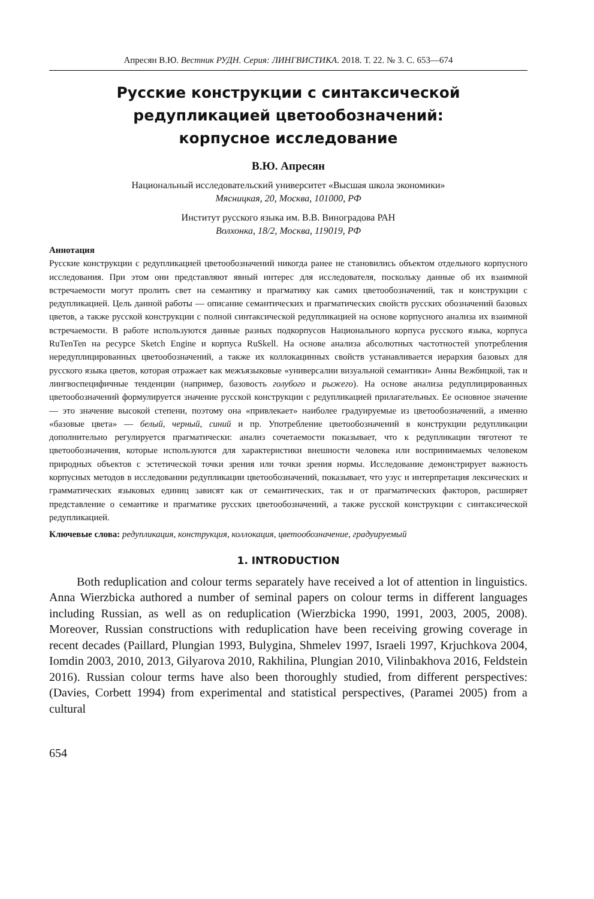Апресян В.Ю. Вестник РУДН. Серия: ЛИНГВИСТИКА. 2018. Т. 22. № 3. С. 653—674
Русские конструкции с синтаксической
редупликацией цветообозначений:
корпусное исследование
В.Ю. Апресян
Национальный исследовательский университет «Высшая школа экономики»
Мясницкая, 20, Москва, 101000, РФ
Институт русского языка им. В.В. Виноградова РАН
Волхонка, 18/2, Москва, 119019, РФ
Аннотация
Русские конструкции с редупликацией цветообозначений никогда ранее не становились объектом отдельного корпусного исследования. При этом они представляют явный интерес для исследователя, поскольку данные об их взаимной встречаемости могут пролить свет на семантику и прагматику как самих цветообозначений, так и конструкции с редупликацией. Цель данной работы — описание семантических и прагматических свойств русских обозначений базовых цветов, а также русской конструкции с полной синтаксической редупликацией на основе корпусного анализа их взаимной встречаемости. В работе используются данные разных подкорпусов Национального корпуса русского языка, корпуса RuTenTen на ресурсе Sketch Engine и корпуса RuSkell. На основе анализа абсолютных частотностей употребления нередуплицированных цветообозначений, а также их коллокацинных свойств устанавливается иерархия базовых для русского языка цветов, которая отражает как межъязыковые «универсалии визуальной семантики» Анны Вежбицкой, так и лингвоспецифичные тенденции (например, базовость голубого и рыжего). На основе анализа редуплицированных цветообозначений формулируется значение русской конструкции с редупликацией прилагательных. Ее основное значение — это значение высокой степени, поэтому она «привлекает» наиболее градуируемые из цветообозначений, а именно «базовые цвета» — белый, черный, синий и пр. Употребление цветообозначений в конструкции редупликации дополнительно регулируется прагматически: анализ сочетаемости показывает, что к редупликации тяготеют те цветообозначения, которые используются для характеристики внешности человека или воспринимаемых человеком природных объектов с эстетической точки зрения или точки зрения нормы. Исследование демонстрирует важность корпусных методов в исследовании редупликации цветообозначений, показывает, что узус и интерпретация лексических и грамматических языковых единиц зависят как от семантических, так и от прагматических факторов, расширяет представление о семантике и прагматике русских цветообозначений, а также русской конструкции с синтаксической редупликацией.
Ключевые слова: редупликация, конструкция, коллокация, цветообозначение, градуируемый
1. INTRODUCTION
Both reduplication and colour terms separately have received a lot of attention in linguistics. Anna Wierzbicka authored a number of seminal papers on colour terms in different languages including Russian, as well as on reduplication (Wierzbicka 1990, 1991, 2003, 2005, 2008). Moreover, Russian constructions with reduplication have been receiving growing coverage in recent decades (Paillard, Plungian 1993, Bulygina, Shmelev 1997, Israeli 1997, Krjuchkova 2004, Iomdin 2003, 2010, 2013, Gilyarova 2010, Rakhilina, Plungian 2010, Vilinbakhova 2016, Feldstein 2016). Russian colour terms have also been thoroughly studied, from different perspectives: (Davies, Corbett 1994) from experimental and statistical perspectives, (Paramei 2005) from a cultural
654